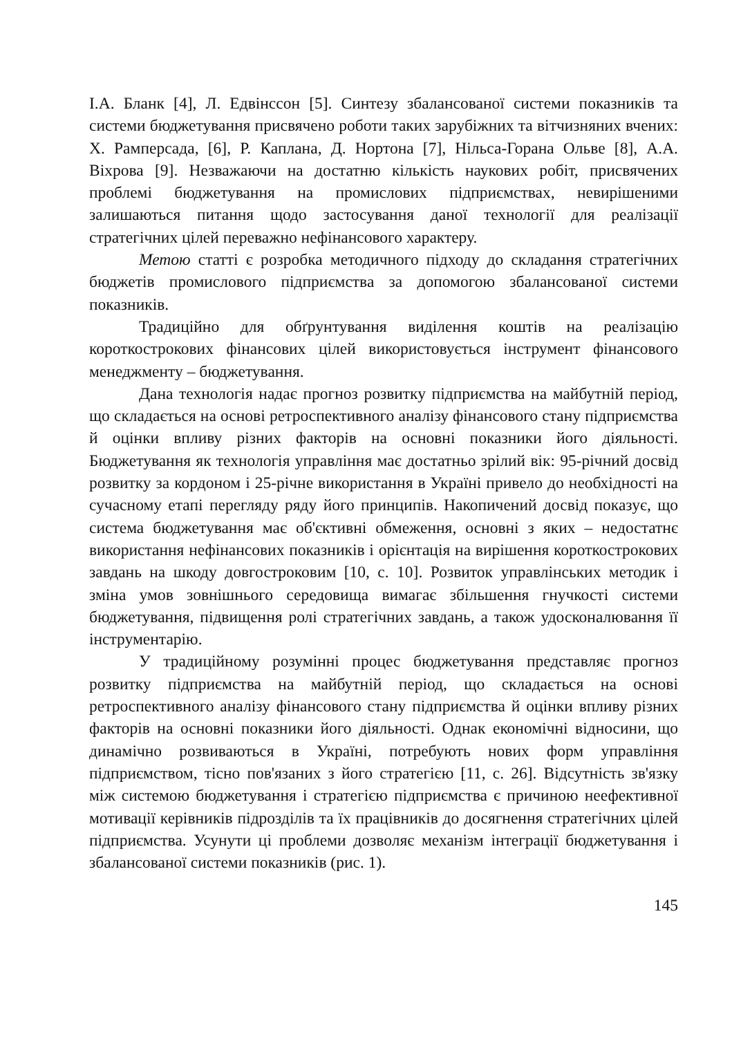І.А. Бланк [4], Л. Едвінссон [5]. Синтезу збалансованої системи показників та системи бюджетування присвячено роботи таких зарубіжних та вітчизняних вчених: Х. Рамперсада, [6], Р. Каплана, Д. Нортона [7], Нільса-Горана Ольве [8], А.А. Віхрова [9]. Незважаючи на достатню кількість наукових робіт, присвячених проблемі бюджетування на промислових підприємствах, невирішеними залишаються питання щодо застосування даної технології для реалізації стратегічних цілей переважно нефінансового характеру.
Метою статті є розробка методичного підходу до складання стратегічних бюджетів промислового підприємства за допомогою збалансованої системи показників.
Традиційно для обґрунтування виділення коштів на реалізацію короткострокових фінансових цілей використовується інструмент фінансового менеджменту – бюджетування.
Дана технологія надає прогноз розвитку підприємства на майбутній період, що складається на основі ретроспективного аналізу фінансового стану підприємства й оцінки впливу різних факторів на основні показники його діяльності. Бюджетування як технологія управління має достатньо зрілий вік: 95-річний досвід розвитку за кордоном і 25-річне використання в Україні привело до необхідності на сучасному етапі перегляду ряду його принципів. Накопичений досвід показує, що система бюджетування має об'єктивні обмеження, основні з яких – недостатнє використання нефінансових показників і орієнтація на вирішення короткострокових завдань на шкоду довгостроковим [10, с. 10]. Розвиток управлінських методик і зміна умов зовнішнього середовища вимагає збільшення гнучкості системи бюджетування, підвищення ролі стратегічних завдань, а також удосконалювання її інструментарію.
У традиційному розумінні процес бюджетування представляє прогноз розвитку підприємства на майбутній період, що складається на основі ретроспективного аналізу фінансового стану підприємства й оцінки впливу різних факторів на основні показники його діяльності. Однак економічні відносини, що динамічно розвиваються в Україні, потребують нових форм управління підприємством, тісно пов'язаних з його стратегією [11, с. 26]. Відсутність зв'язку між системою бюджетування і стратегією підприємства є причиною неефективної мотивації керівників підрозділів та їх працівників до досягнення стратегічних цілей підприємства. Усунути ці проблеми дозволяє механізм інтеграції бюджетування і збалансованої системи показників (рис. 1).
145